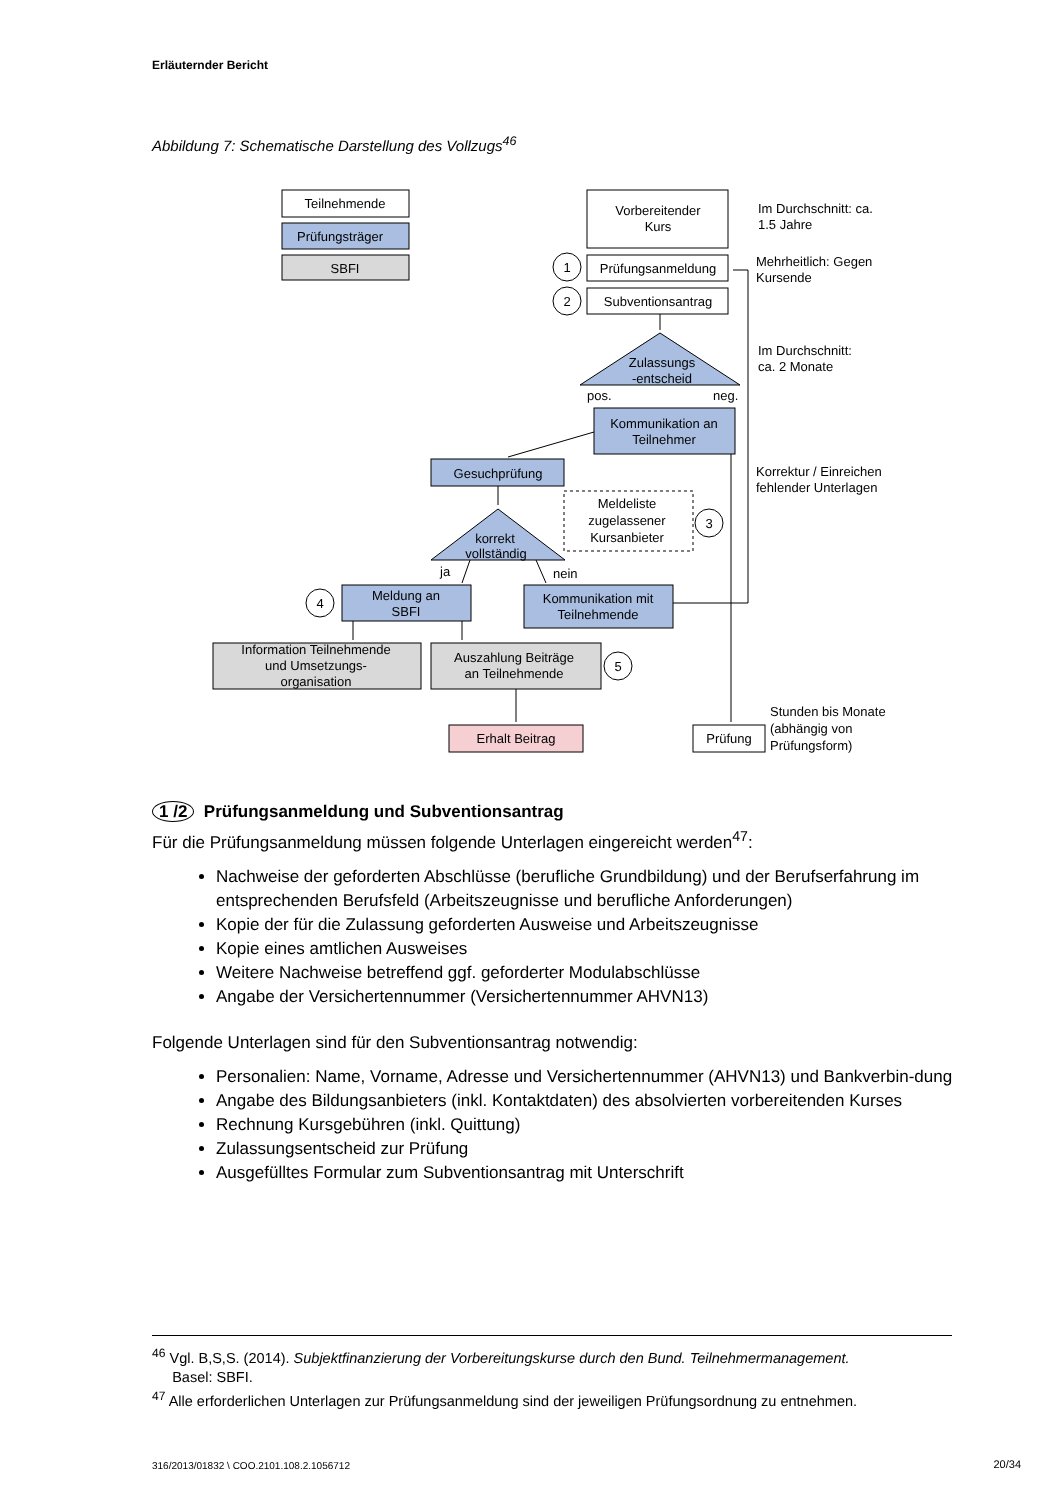Erläuternder Bericht
Abbildung 7: Schematische Darstellung des Vollzugs<sup>46</sup>
Teilnehmende
Prüfungsträger
SBFI
Vorbereitender
Kurs
Prüfungsanmeldung
Subventionsantrag
1
2
Zulassungs
-entscheid
Kommunikation an
Teilnehmer
Gesuchprüfung
Meldeliste
zugelassener
Kursanbieter
3
korrekt
vollständig
Meldung an
SBFI
4
Kommunikation mit
Teilnehmende
Information Teilnehmende
und Umsetzungs-
organisation
Auszahlung Beiträge
an Teilnehmende
5
Erhalt Beitrag
Prüfung
pos.
neg.
ja
nein
Im Durchschnitt: ca.
1.5 Jahre
Mehrheitlich: Gegen
Kursende
Im Durchschnitt:
ca. 2 Monate
Korrektur / Einreichen
fehlender Unterlagen
Stunden bis Monate
(abhängig von
Prüfungsform)
1 /2 Prüfungsanmeldung und Subventionsantrag
Für die Prüfungsanmeldung müssen folgende Unterlagen eingereicht werden<sup>47</sup>:
Nachweise der geforderten Abschlüsse (berufliche Grundbildung) und der Berufserfahrung im entsprechenden Berufsfeld (Arbeitszeugnisse und berufliche Anforderungen)
Kopie der für die Zulassung geforderten Ausweise und Arbeitszeugnisse
Kopie eines amtlichen Ausweises
Weitere Nachweise betreffend ggf. geforderter Modulabschlüsse
Angabe der Versichertennummer (Versichertennummer AHVN13)
Folgende Unterlagen sind für den Subventionsantrag notwendig:
Personalien: Name, Vorname, Adresse und Versichertennummer (AHVN13) und Bankverbin-dung
Angabe des Bildungsanbieters (inkl. Kontaktdaten) des absolvierten vorbereitenden Kurses
Rechnung Kursgebühren (inkl. Quittung)
Zulassungsentscheid zur Prüfung
Ausgefülltes Formular zum Subventionsantrag mit Unterschrift
<sup>46</sup> Vgl. B,S,S. (2014). Subjektfinanzierung der Vorbereitungskurse durch den Bund. Teilnehmermanagement.
Basel: SBFI.
<sup>47</sup> Alle erforderlichen Unterlagen zur Prüfungsanmeldung sind der jeweiligen Prüfungsordnung zu entnehmen.
316/2013/01832 \ COO.2101.108.2.1056712
20/34